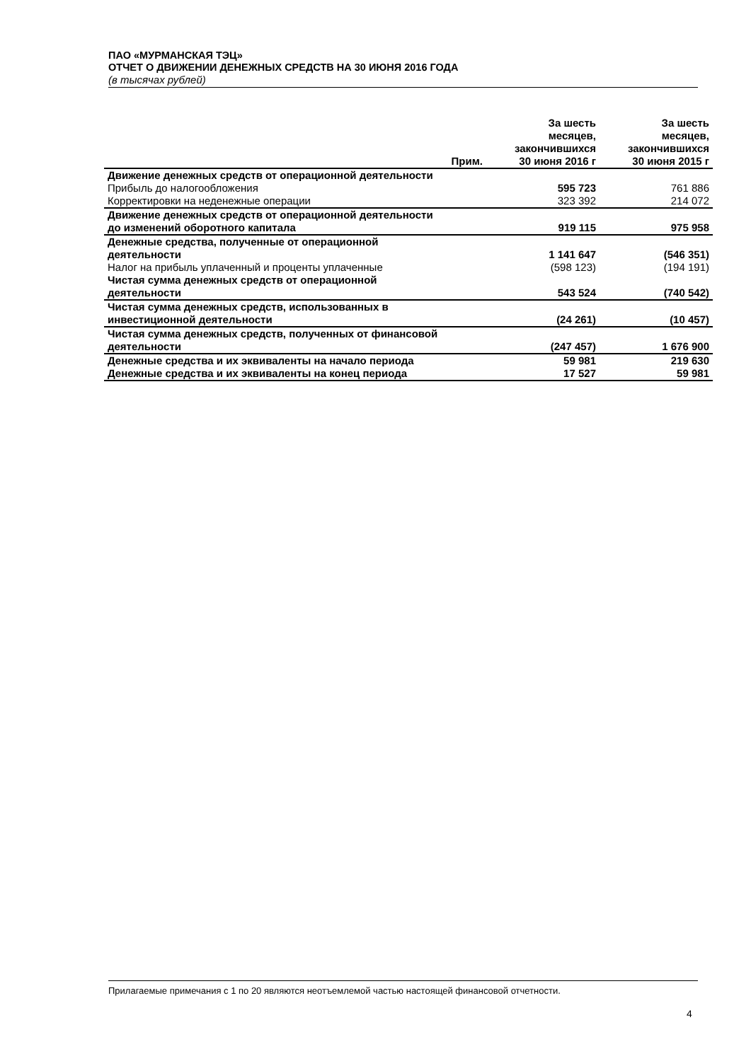ПАО «МУРМАНСКАЯ ТЭЦ»
ОТЧЕТ О ДВИЖЕНИИ ДЕНЕЖНЫХ СРЕДСТВ НА 30 ИЮНЯ 2016 ГОДА
(в тысячах рублей)
| | Прим. | За шесть месяцев, закончившихся 30 июня 2016 г | За шесть месяцев, закончившихся 30 июня 2015 г |
| --- | --- | --- | --- |
| Движение денежных средств от операционной деятельности | | | |
| Прибыль до налогообложения | | 595 723 | 761 886 |
| Корректировки на неденежные операции | | 323 392 | 214 072 |
| Движение денежных средств от операционной деятельности до изменений оборотного капитала | | 919 115 | 975 958 |
| Денежные средства, полученные от операционной деятельности | | 1 141 647 | (546 351) |
| Налог на прибыль уплаченный и проценты уплаченные | | (598 123) | (194 191) |
| Чистая сумма денежных средств от операционной деятельности | | 543 524 | (740 542) |
| Чистая сумма денежных средств, использованных в инвестиционной деятельности | | (24 261) | (10 457) |
| Чистая сумма денежных средств, полученных от финансовой деятельности | | (247 457) | 1 676 900 |
| Денежные средства и их эквиваленты на начало периода | | 59 981 | 219 630 |
| Денежные средства и их эквиваленты на конец периода | | 17 527 | 59 981 |
Прилагаемые примечания с 1 по 20 являются неотъемлемой частью настоящей финансовой отчетности.
4